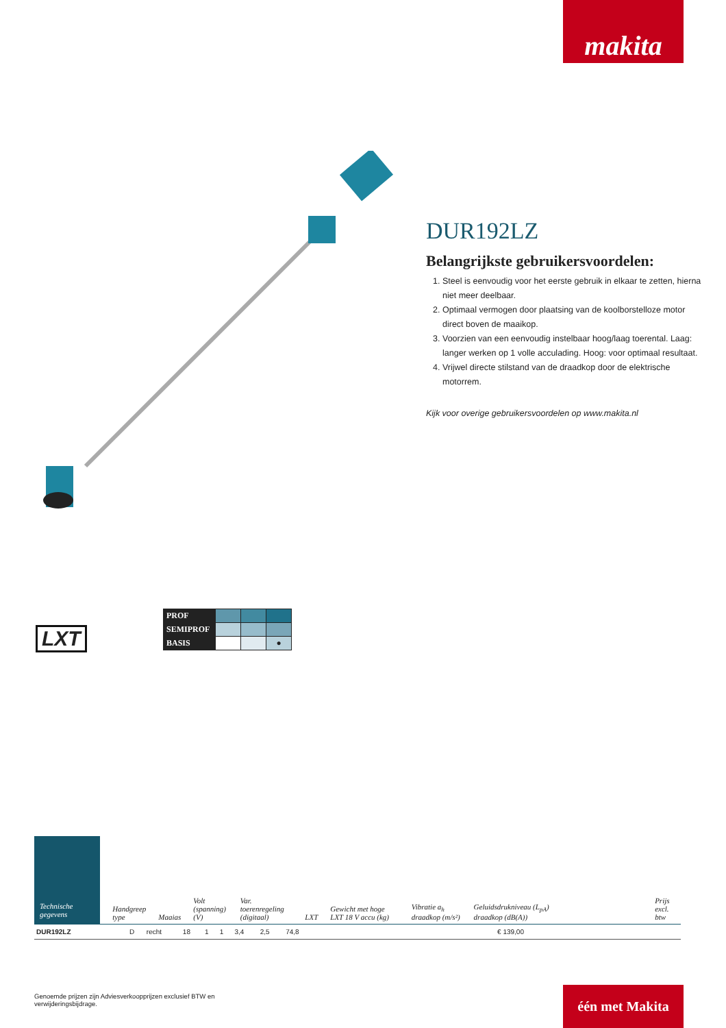makita
DUR192LZ
Belangrijkste gebruikersvoordelen:
1. Steel is eenvoudig voor het eerste gebruik in elkaar te zetten, hierna niet meer deelbaar.
2. Optimaal vermogen door plaatsing van de koolborstelloze motor direct boven de maaikop.
3. Voorzien van een eenvoudig instelbaar hoog/laag toerental. Laag: langer werken op 1 volle acculading. Hoog: voor optimaal resultaat.
4. Vrijwel directe stilstand van de draadkop door de elektrische motorrem.
Kijk voor overige gebruikersvoordelen op www.makita.nl
LXT
| PROF | | | |
| SEMIPROF | | | |
| BASIS | | | ● |
Technische gegevens
Handgreep type Maaias Volt (spanning) (V) Var. toerenregeling (digitaal) LXT Gewicht met hoge LXT 18 V accu (kg) Vibratie a<sub>h</sub> draadkop (m/s²) Geluidsdrukniveau (L<sub>pA</sub>) draadkop (dB(A)) Prijs excl. btw
| DUR192LZ | D | recht | 18 | 1 | 1 | 3,4 | 2,5 | 74,8 | € 139,00 | |
Genoemde prijzen zijn Adviesverkoopprijzen exclusief BTW en verwijderingsbijdrage.
één met Makita